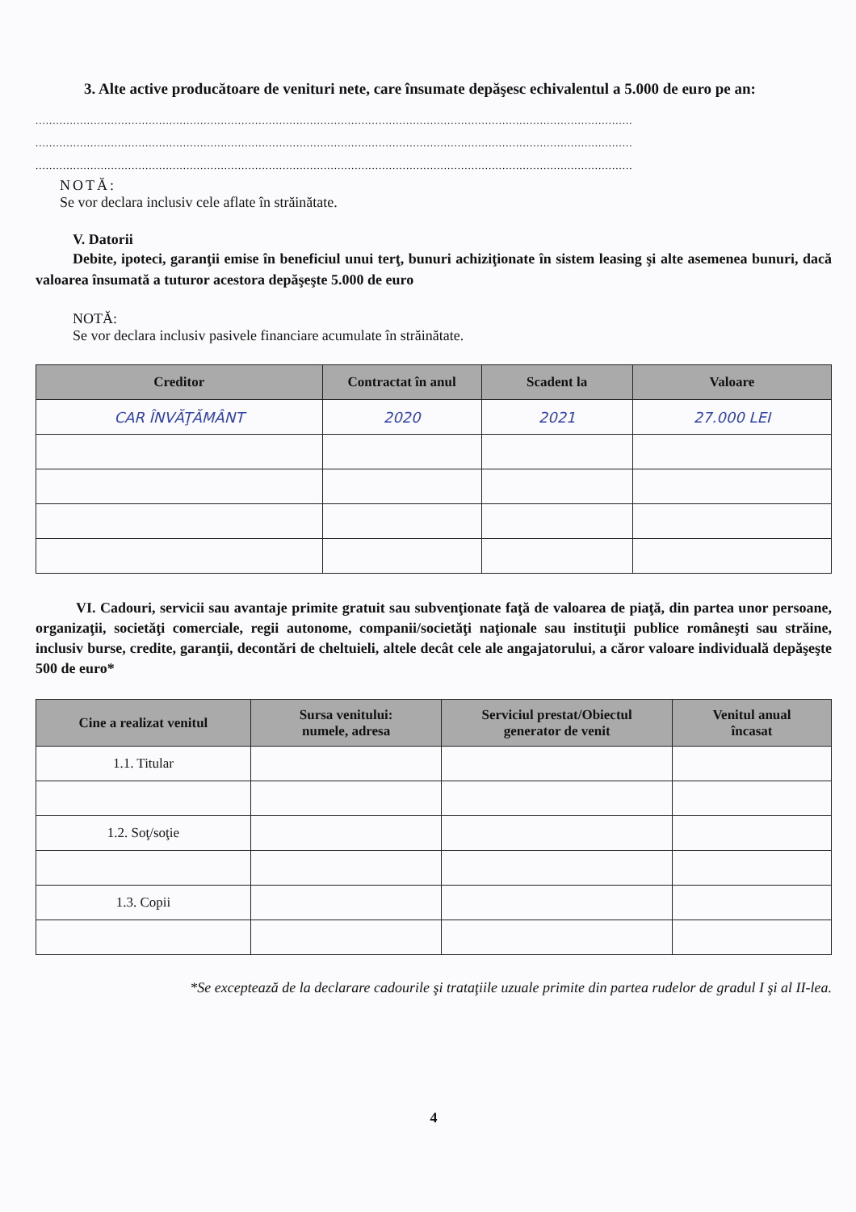3. Alte active producătoare de venituri nete, care însumate depăşesc echivalentul a 5.000 de euro pe an:
..............................................................................................................................................................................
..............................................................................................................................................................................
..............................................................................................................................................................................
NOTĂ:
Se vor declara inclusiv cele aflate în străinătate.
V. Datorii
Debite, ipoteci, garanţii emise în beneficiul unui terţ, bunuri achiziţionate în sistem leasing şi alte asemenea bunuri, dacă valoarea însumată a tuturor acestora depăşeşte 5.000 de euro
NOTĂ:
Se vor declara inclusiv pasivele financiare acumulate în străinătate.
| Creditor | Contractat în anul | Scadent la | Valoare |
| --- | --- | --- | --- |
| CAR ÎNVĂŢĂMÂNT | 2020 | 2021 | 27.000 LEI |
VI. Cadouri, servicii sau avantaje primite gratuit sau subvenţionate faţă de valoarea de piaţă, din partea unor persoane, organizaţii, societăţi comerciale, regii autonome, companii/societăţi naţionale sau instituţii publice româneşti sau străine, inclusiv burse, credite, garanţii, decontări de cheltuieli, altele decât cele ale angajatorului, a căror valoare individuală depăşeşte 500 de euro*
| Cine a realizat venitul | Sursa venitului: numele, adresa | Serviciul prestat/Obiectul generator de venit | Venitul anual încasat |
| --- | --- | --- | --- |
| 1.1. Titular | | | |
| 1.2. Soţ/soţie | | | |
| 1.3. Copii | | | |
*Se exceptează de la declarare cadourile şi trataţiile uzuale primite din partea rudelor de gradul I şi al II-lea.
4